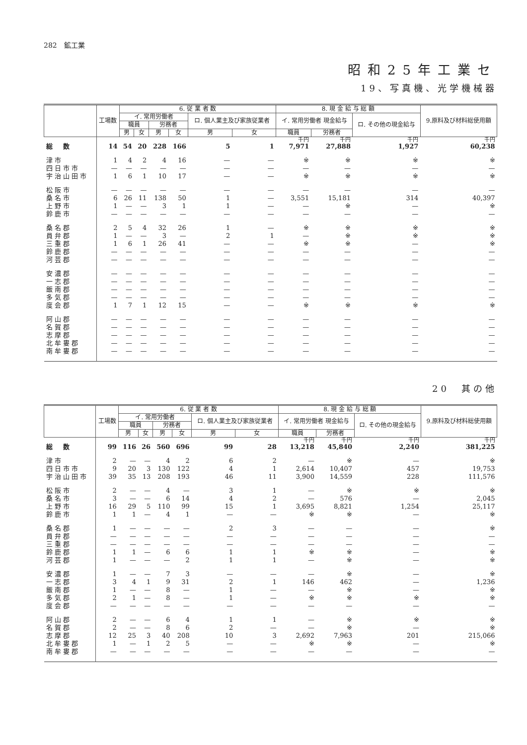282　鉱工業
昭和25年工業セ
19、写真機、光学機械器
| | 工場数 | 6. 従 業 者 数 | | | | | | 8. 現 金 給 与 総 額 | | | 9.原料及び材料総使用額 |
| --- | --- | --- | --- | --- | --- | --- | --- | --- | --- | --- | --- |
| | | イ. 常用労働者 | | | | ロ. 個人業主及び家族従業者 | | イ. 常用労働者 現金給与 | | ロ. その他の現金給与 | |
| | | 職員 | | 労務者 | | | | | | | |
| | | 男 | 女 | 男 | 女 | 男 | 女 | 職員 | 労務者 | | |
| | | | | | | | | 千円 | 千円 | 千円 | 千円 |
| 総 数 | 14 | 54 | 20 | 228 | 166 | 5 | 1 | 7,971 | 27,888 | 1,927 | 60,238 |
| 津市 | 1 | 4 | 2 | 4 | 16 | — | — | ※ | ※ | ※ | ※ |
| 四日市市 | — | — | — | — | — | — | — | — | — | — | — |
| 宇治山田市 | 1 | 6 | 1 | 10 | 17 | — | — | ※ | ※ | ※ | ※ |
| 松阪市 | — | — | — | — | — | — | — | — | — | — | — |
| 桑名市 | 6 | 26 | 11 | 138 | 50 | 1 | — | 3,551 | 15,181 | 314 | 40,397 |
| 上野市 | 1 | — | — | 3 | 1 | 1 | — | — | ※ | — | ※ |
| 鈴鹿市 | — | — | — | — | — | — | — | — | — | — | — |
| 桑名郡 | 2 | 5 | 4 | 32 | 26 | 1 | — | ※ | ※ | ※ | ※ |
| 員弁郡 | 1 | — | — | 3 | — | 2 | 1 | — | ※ | ※ | ※ |
| 三重郡 | 1 | 6 | 1 | 26 | 41 | — | — | ※ | ※ | — | ※ |
| 鈴鹿郡 | — | — | — | — | — | — | — | — | — | — | — |
| 河芸郡 | — | — | — | — | — | — | — | — | — | — | — |
| 安濃郡 | — | — | — | — | — | — | — | — | — | — | — |
| 一志郡 | — | — | — | — | — | — | — | — | — | — | — |
| 飯南郡 | — | — | — | — | — | — | — | — | — | — | — |
| 多気郡 | — | — | — | — | — | — | — | — | — | — | — |
| 度会郡 | 1 | 7 | 1 | 12 | 15 | — | — | ※ | ※ | ※ | ※ |
| 阿山郡 | — | — | — | — | — | — | — | — | — | — | — |
| 名賀郡 | — | — | — | — | — | — | — | — | — | — | — |
| 志摩郡 | — | — | — | — | — | — | — | — | — | — | — |
| 北牟婁郡 | — | — | — | — | — | — | — | — | — | — | — |
| 南牟婁郡 | — | — | — | — | — | — | — | — | — | — | — |
20　其の他
| | 工場数 | 6. 従 業 者 数 | | | | | | 8. 現 金 給 与 総 額 | | | 9.原料及び材料総使用額 |
| --- | --- | --- | --- | --- | --- | --- | --- | --- | --- | --- | --- |
| | | イ. 常用労働者 | | | | ロ. 個人業主及び家族従業者 | | イ. 常用労働者 現金給与 | | ロ. その他の現金給与 | |
| | | 職員 | | 労務者 | | | | | | | |
| | | 男 | 女 | 男 | 女 | 男 | 女 | 職員 | 労務者 | | |
| | | | | | | | | 千円 | 千円 | 千円 | 千円 |
| 総 数 | 99 | 116 | 26 | 560 | 696 | 99 | 28 | 13,218 | 45,840 | 2,240 | 381,225 |
| 津市 | 2 | — | — | 4 | 2 | 6 | 2 | — | ※ | — | ※ |
| 四日市市 | 9 | 20 | 3 | 130 | 122 | 4 | 1 | 2,614 | 10,407 | 457 | 19,753 |
| 宇治山田市 | 39 | 35 | 13 | 208 | 193 | 46 | 11 | 3,900 | 14,559 | 228 | 111,576 |
| 松阪市 | 2 | — | — | 4 | — | 3 | 1 | — | ※ | ※ | ※ |
| 桑名市 | 3 | — | — | 6 | 14 | 4 | 2 | — | 576 | — | 2,045 |
| 上野市 | 16 | 29 | 5 | 110 | 99 | 15 | 1 | 3,695 | 8,821 | 1,254 | 25,117 |
| 鈴鹿市 | 1 | 1 | — | 4 | 1 | — | — | ※ | ※ | — | ※ |
| 桑名郡 | 1 | — | — | — | — | 2 | 3 | — | — | — | ※ |
| 員弁郡 | — | — | — | — | — | — | — | — | — | — | — |
| 三重郡 | — | — | — | — | — | — | — | — | — | — | — |
| 鈴鹿郡 | 1 | 1 | — | 6 | 6 | 1 | 1 | ※ | ※ | — | ※ |
| 河芸郡 | 1 | — | — | — | 2 | 1 | 1 | — | ※ | — | ※ |
| 安濃郡 | 1 | — | — | 7 | 3 | — | — | — | ※ | — | ※ |
| 一志郡 | 3 | 4 | 1 | 9 | 31 | 2 | 1 | 146 | 462 | — | 1,236 |
| 飯南郡 | 1 | — | — | 8 | — | 1 | — | — | ※ | — | ※ |
| 多気郡 | 2 | 1 | — | 8 | — | 1 | — | ※ | ※ | ※ | ※ |
| 度会郡 | — | — | — | — | — | — | — | — | — | — | — |
| 阿山郡 | 2 | — | — | 6 | 4 | 1 | 1 | — | ※ | ※ | ※ |
| 名賀郡 | 2 | — | — | 8 | 6 | 2 | — | — | ※ | — | ※ |
| 志摩郡 | 12 | 25 | 3 | 40 | 208 | 10 | 3 | 2,692 | 7,963 | 201 | 215,066 |
| 北牟婁郡 | 1 | — | 1 | 2 | 5 | — | — | ※ | ※ | — | ※ |
| 南牟婁郡 | — | — | — | — | — | — | — | — | — | — | — |